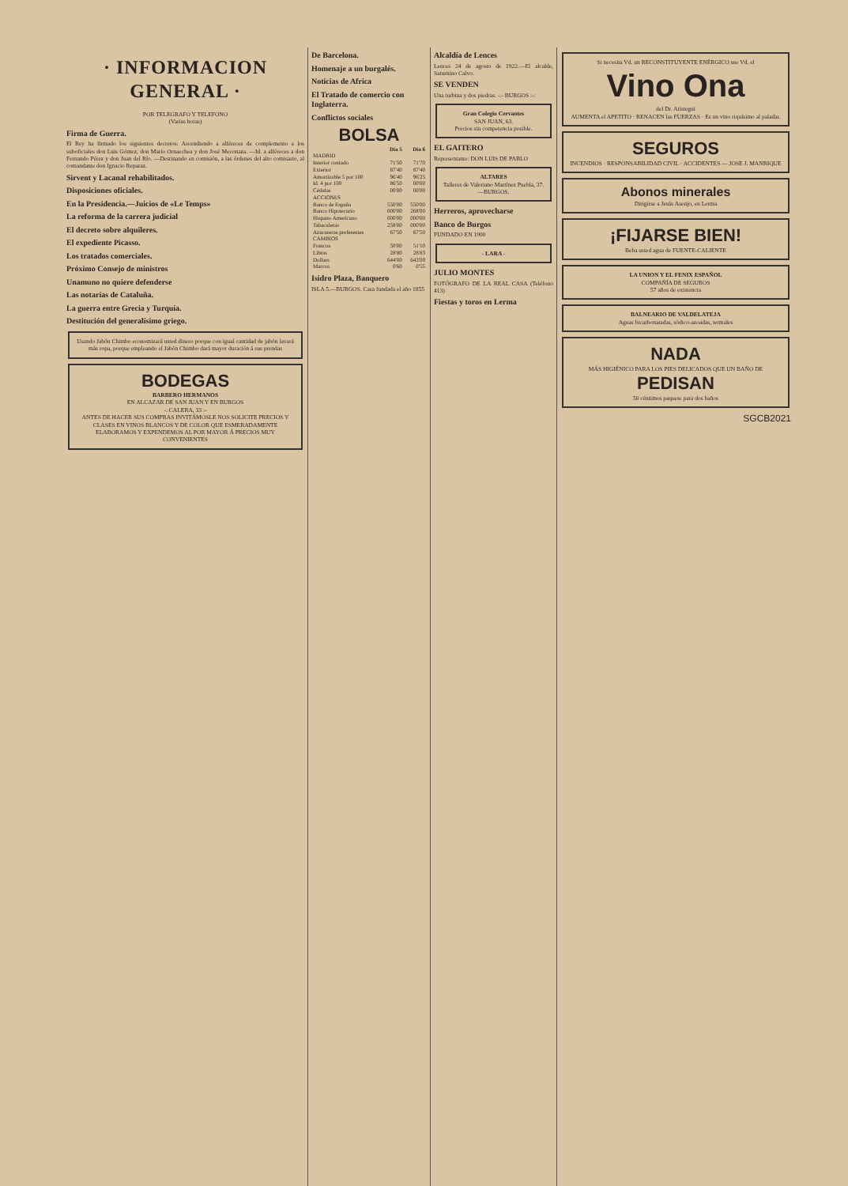· INFORMACION GENERAL ·
POR TELEGRAFO Y TELEFONO
(Varias horas)
Firma de Guerra.
El Rey ha firmado los siguientes decretos: Ascendiendo a alféreces de complemento a los suboficiales don Luis Gómez, don Mario Ornaechea y don José Meconaza. —Id. a alféreces a don Fernando Pérez y don Juan del Río. —Destinando en comisión, a las órdenes del alto comisario, al comandante don Ignacio Reparaz.
Sirvent y Lacanal rehabilitados.
Disposiciones oficiales.
En la Presidencia.—Juicios de «Le Temps»
La reforma de la carrera judicial
El decreto sobre alquileres.
El expediente Picasso.
Los tratados comerciales.
Próximo Consejo de ministros
Unamuno no quiere defenderse
Las notarías de Cataluña.
La guerra entre Grecia y Turquía.
Destitución del generalísimo griego.
Usando Jabón Chimbo economizará usted dinero porque con igual cantidad de jabón lavará más ropa, porque empleando el Jabón Chimbo dará mayor duración á sus prendas
BODEGAS
BARBERO HERMANOS
EN ALCAZAR DE SAN JUAN Y EN BURGOS
-: CALERA, 33 :-
ANTES DE HACER SUS COMPRAS INVITÁMOSLE NOS SOLICITE PRECIOS Y CLASES EN VINOS BLANCOS Y DE COLOR QUE ESMERADAMENTE ELABORAMOS Y EXPENDEMOS AL POR MAYOR Á PRECIOS MUY CONVENIENTES
De Barcelona.
Homenaje a un burgalés.
Noticias de Africa
El Tratado de comercio con Inglaterra.
Conflictos sociales
BOLSA
| | Día 5 | Día 6 |
| --- | --- | --- |
| MADRID | | |
| Interior contado | 71'50 | 71'70 |
| Exterior | 87'40 | 87'40 |
| Amortizable 5 por 100 | 96'40 | 96'25 |
| Id. 4 por 100 | 86'50 | 00'00 |
| Cédulas | 00'00 | 00'00 |
| ACCIONES | | |
| Banco de España | 550'00 | 550'00 |
| Banco Hipotecario | 000'00 | 268'00 |
| Hispano Americano | 000'00 | 000'00 |
| Tabacaleras | 258'00 | 000'00 |
| Azucareras preferentes | 67'50 | 67'50 |
| CAMBIOS | | |
| Francos | 50'00 | 51'10 |
| Libras | 28'80 | 28'83 |
| Dollars | 644'00 | 643'00 |
| Marcos | 0'60 | 0'55 |
Isidro Plaza, Banquero
ISLA 5.—BURGOS. Casa fundada el año 1855
Alcaldía de Lences
Lences 24 de agosto de 1922.—El alcalde, Saturnino Calvo.
SE VENDEN
Una turbina y dos piedras. -:- BURGOS :-:
Gran Colegio Cervantes
SAN JUAN, 63.
Precios sin competencia posible.
EL GAITERO
Representante: DON LUIS DE PABLO
ALTARES
Talleres de Valeriano Martínez Puebla, 37.—BURGOS.
Herreros, aprovecharse
Banco de Burgos
FUNDADO EN 1900
- LARA -
JULIO MONTES
FOTÓGRAFO DE LA REAL CASA (Teléfono 413)
Fiestas y toros en Lerma
Si necesita Vd. un RECONSTITUYENTE ENÉRGICO use Vd. el
Vino Ona
del Dr. Aristegui
AUMENTA el APETITO · RENACEN las FUERZAS · Es un vino riquísimo al paladar.
SEGUROS
INCENDIOS · RESPONSABILIDAD CIVIL · ACCIDENTES — JOSE J. MANRIQUE
Abonos minerales
Dirigirse a Jesús Asenjo, en Lerma
¡FIJARSE BIEN!
Beba usted agua de FUENTE-CALIENTE
LA UNION Y EL FENIX ESPAÑOL
COMPAÑÍA DE SEGUROS
57 años de existencia
BALNEARIO DE VALDELATEJA
Aguas bicarbonatadas, sódico-azoadas, termales
NADA
MÁS HIGIÉNICO PARA LOS PIES DELICADOS QUE UN BAÑO DE
PEDISAN
50 céntimos paquete para dos baños
SGCB2021